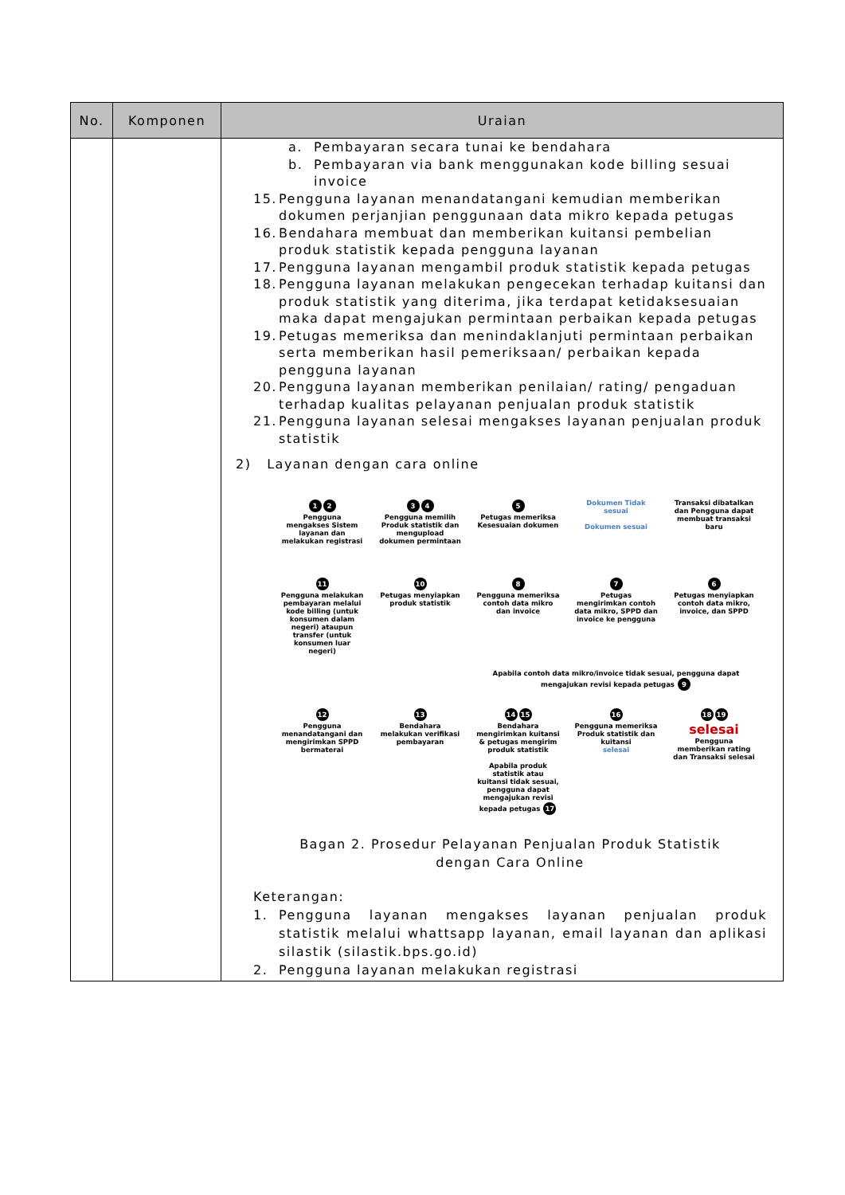| No. | Komponen | Uraian |
| --- | --- | --- |
| | | a. Pembayaran secara tunai ke bendahara b. Pembayaran via bank menggunakan kode billing sesuai invoice 15. Pengguna layanan menandatangani kemudian memberikan dokumen perjanjian penggunaan data mikro kepada petugas 16. Bendahara membuat dan memberikan kuitansi pembelian produk statistik kepada pengguna layanan 17. Pengguna layanan mengambil produk statistik kepada petugas 18. Pengguna layanan melakukan pengecekan terhadap kuitansi dan produk statistik yang diterima, jika terdapat ketidaksesuaian maka dapat mengajukan permintaan perbaikan kepada petugas 19. Petugas memeriksa dan menindaklanjuti permintaan perbaikan serta memberikan hasil pemeriksaan/ perbaikan kepada pengguna layanan 20. Pengguna layanan memberikan penilaian/ rating/ pengaduan terhadap kualitas pelayanan penjualan produk statistik 21. Pengguna layanan selesai mengakses layanan penjualan produk statistik 2) Layanan dengan cara online 1 2 Pengguna mengakses Sistem layanan dan melakukan registrasi 3 4 Pengguna memilih Produk statistik dan mengupload dokumen permintaan 5 Petugas memeriksa Kesesuaian dokumen Dokumen Tidak sesuai Dokumen sesuai Transaksi dibatalkan dan Pengguna dapat membuat transaksi baru 11 Pengguna melakukan pembayaran melalui kode billing (untuk konsumen dalam negeri) ataupun transfer (untuk konsumen luar negeri) 10 Petugas menyiapkan produk statistik 8 Pengguna memeriksa contoh data mikro dan invoice 7 Petugas mengirimkan contoh data mikro, SPPD dan invoice ke pengguna 6 Petugas menyiapkan contoh data mikro, invoice, dan SPPD Apabila contoh data mikro/invoice tidak sesuai, pengguna dapat mengajukan revisi kepada petugas 9 12 Pengguna menandatangani dan mengirimkan SPPD bermaterai 13 Bendahara melakukan verifikasi pembayaran 14 15 Bendahara mengirimkan kuitansi & petugas mengirim produk statistik Apabila produk statistik atau kuitansi tidak sesuai, pengguna dapat mengajukan revisi kepada petugas 17 16 Pengguna memeriksa Produk statistik dan kuitansi selesai 18 19 selesai Pengguna memberikan rating dan Transaksi selesai Bagan 2. Prosedur Pelayanan Penjualan Produk Statistik dengan Cara Online Keterangan: 1. Pengguna layanan mengakses layanan penjualan produk statistik melalui whattsapp layanan, email layanan dan aplikasi silastik (silastik.bps.go.id) 2. Pengguna layanan melakukan registrasi |